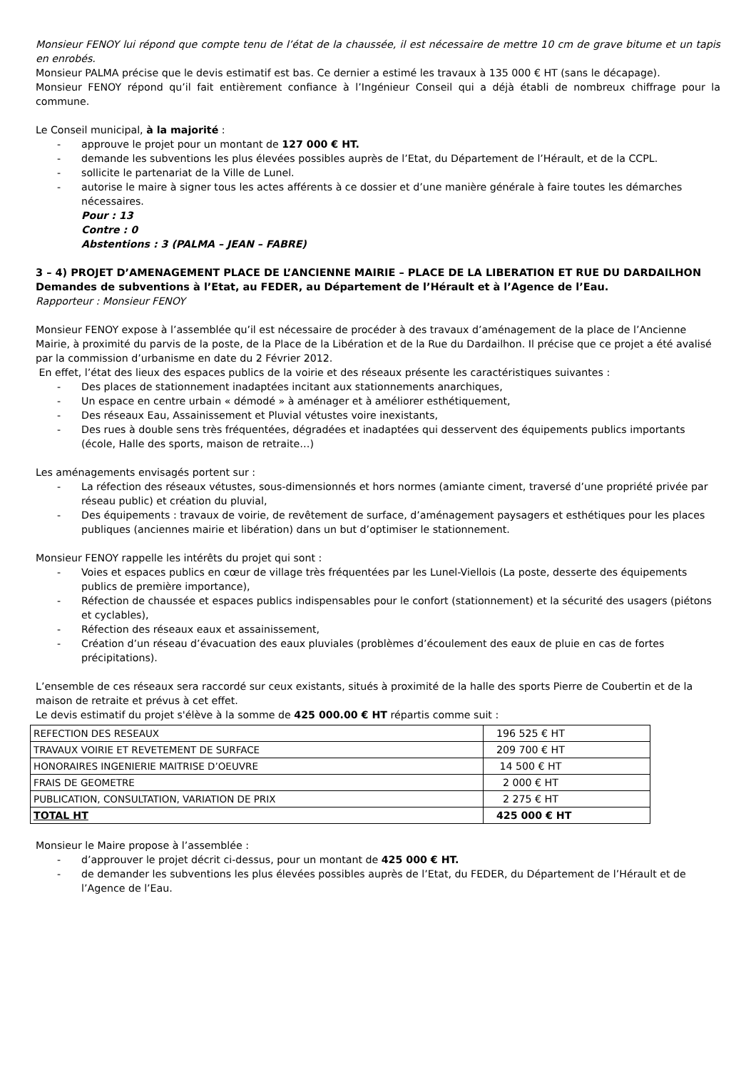Monsieur FENOY lui répond que compte tenu de l’état de la chaussée, il est nécessaire de mettre 10 cm de grave bitume et un tapis en enrobés.
Monsieur PALMA précise que le devis estimatif est bas. Ce dernier a estimé les travaux à 135 000 € HT (sans le décapage).
Monsieur FENOY répond qu’il fait entièrement confiance à l’Ingénieur Conseil qui a déjà établi de nombreux chiffrage pour la commune.
Le Conseil municipal, à la majorité :
- approuve le projet pour un montant de 127 000 € HT.
- demande les subventions les plus élevées possibles auprès de l’Etat, du Département de l’Hérault, et de la CCPL.
- sollicite le partenariat de la Ville de Lunel.
- autorise le maire à signer tous les actes afférents à ce dossier et d’une manière générale à faire toutes les démarches nécessaires.
Pour : 13
Contre : 0
Abstentions : 3 (PALMA – JEAN – FABRE)
3 – 4) PROJET D’AMENAGEMENT PLACE DE L’ANCIENNE MAIRIE – PLACE DE LA LIBERATION ET RUE DU DARDAILHON
Demandes de subventions à l’Etat, au FEDER, au Département de l’Hérault et à l’Agence de l’Eau.
Rapporteur : Monsieur FENOY
Monsieur FENOY expose à l’assemblée qu’il est nécessaire de procéder à des travaux d’aménagement de la place de l’Ancienne Mairie, à proximité du parvis de la poste, de la Place de la Libération et de la Rue du Dardailhon. Il précise que ce projet a été avalisé par la commission d’urbanisme en date du 2 Février 2012.
En effet, l’état des lieux des espaces publics de la voirie et des réseaux présente les caractéristiques suivantes :
- Des places de stationnement inadaptées incitant aux stationnements anarchiques,
- Un espace en centre urbain « démodé » à aménager et à améliorer esthétiquement,
- Des réseaux Eau, Assainissement et Pluvial vétustes voire inexistants,
- Des rues à double sens très fréquentées, dégradées et inadaptées qui desservent des équipements publics importants (école, Halle des sports, maison de retraite…)
Les aménagements envisagés portent sur :
- La réfection des réseaux vétustes, sous-dimensionnés et hors normes (amiante ciment, traversé d’une propriété privée par réseau public) et création du pluvial,
- Des équipements : travaux de voirie, de revêtement de surface, d’aménagement paysagers et esthétiques pour les places publiques (anciennes mairie et libération) dans un but d’optimiser le stationnement.
Monsieur FENOY rappelle les intérêts du projet qui sont :
- Voies et espaces publics en cœur de village très fréquentées par les Lunel-Viellois (La poste, desserte des équipements publics de première importance),
- Réfection de chaussée et espaces publics indispensables pour le confort (stationnement) et la sécurité des usagers (piétons et cyclables),
- Réfection des réseaux eaux et assainissement,
- Création d’un réseau d’évacuation des eaux pluviales (problèmes d’écoulement des eaux de pluie en cas de fortes précipitations).
L’ensemble de ces réseaux sera raccordé sur ceux existants, situés à proximité de la halle des sports Pierre de Coubertin et de la maison de retraite et prévus à cet effet.
Le devis estimatif du projet s'élève à la somme de 425 000.00 € HT répartis comme suit :
| REFECTION DES RESEAUX | 196 525 € HT |
| TRAVAUX VOIRIE ET REVETEMENT DE SURFACE | 209 700 € HT |
| HONORAIRES INGENIERIE MAITRISE D’OEUVRE | 14 500 € HT |
| FRAIS DE GEOMETRE | 2 000 € HT |
| PUBLICATION, CONSULTATION, VARIATION DE PRIX | 2 275 € HT |
| TOTAL HT | 425 000 € HT |
Monsieur le Maire propose à l’assemblée :
- d’approuver le projet décrit ci-dessus, pour un montant de 425 000 € HT.
- de demander les subventions les plus élevées possibles auprès de l’Etat, du FEDER, du Département de l’Hérault et de l’Agence de l’Eau.